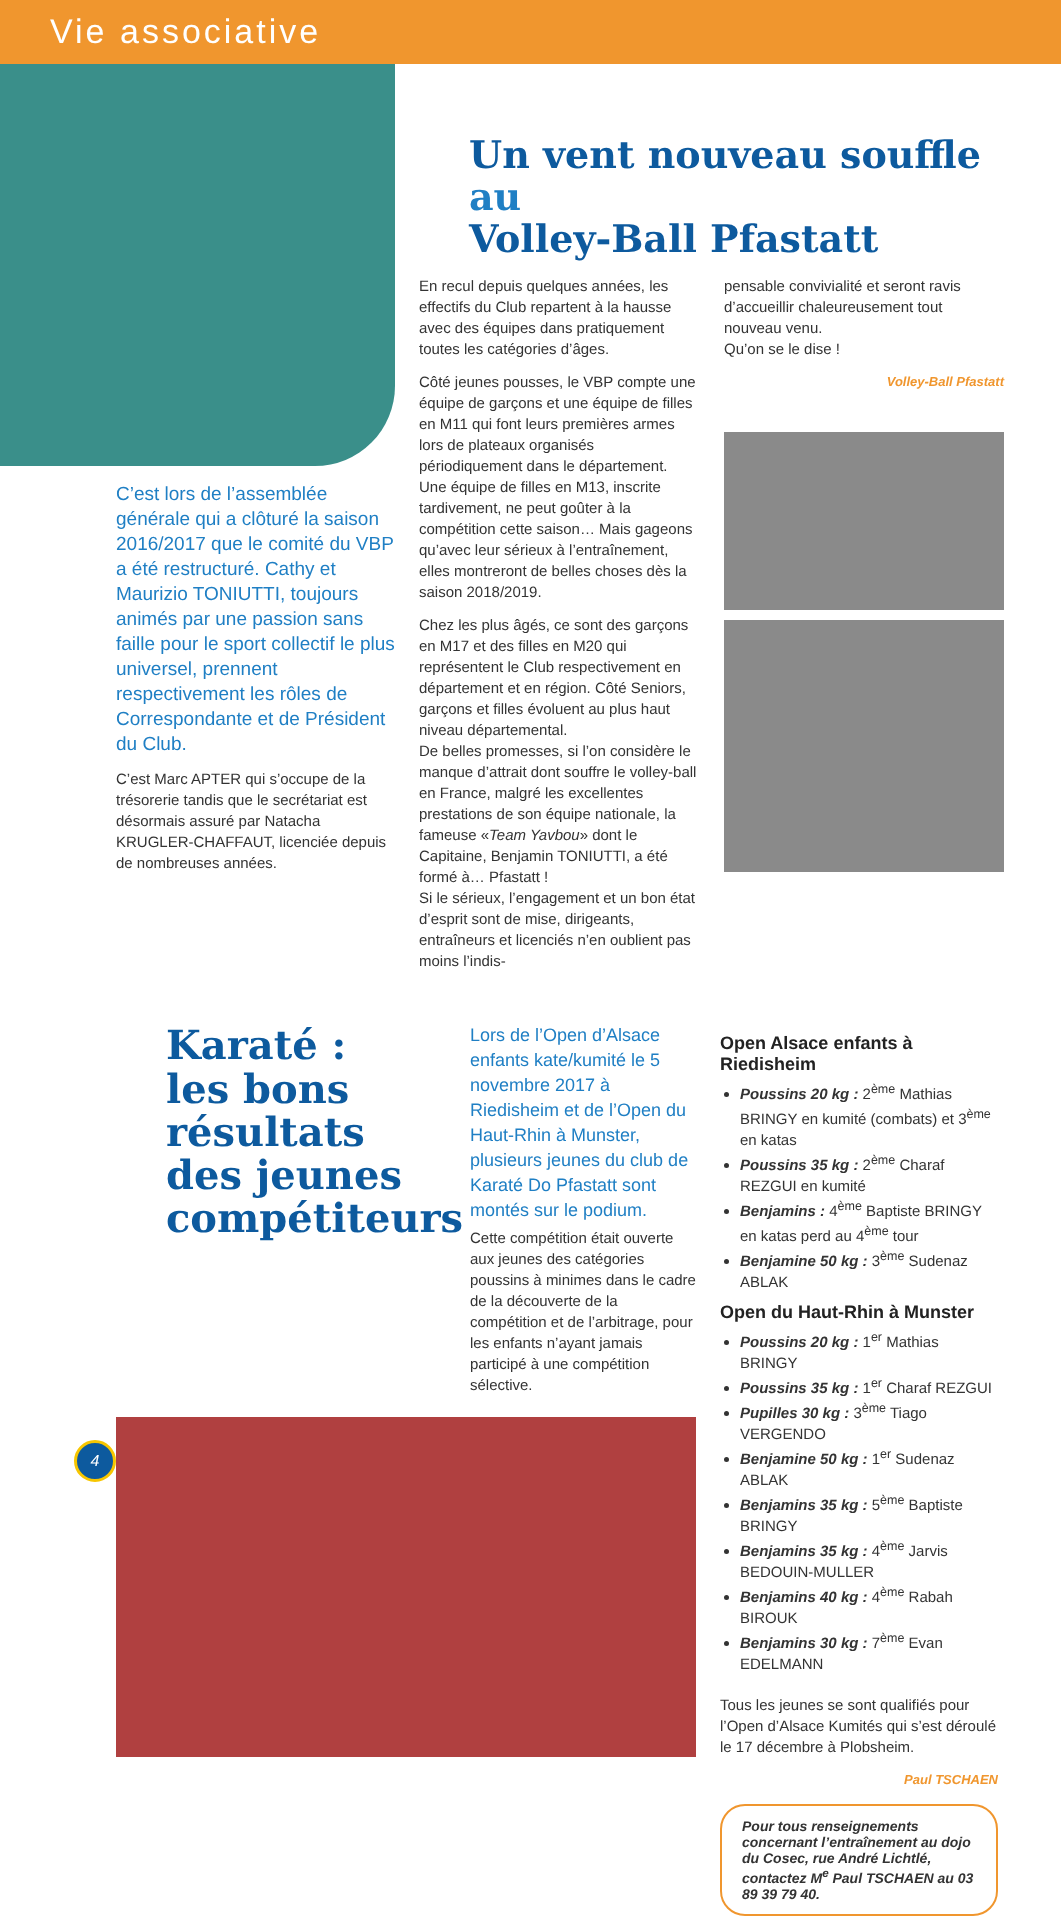Vie associative
C’est lors de l’assemblée générale qui a clôturé la saison 2016/2017 que le comité du VBP a été restructuré. Cathy et Maurizio TONIUTTI, toujours animés par une passion sans faille pour le sport collectif le plus universel, prennent respectivement les rôles de Correspondante et de Président du Club.
C’est Marc APTER qui s’occupe de la trésorerie tandis que le secrétariat est désormais assuré par Natacha KRUGLER-CHAFFAUT, licenciée depuis de nombreuses années.
Un vent nouveau souffle au
Volley-Ball Pfastatt
En recul depuis quelques années, les effectifs du Club repartent à la hausse avec des équipes dans pratiquement toutes les catégories d’âges.
Côté jeunes pousses, le VBP compte une équipe de garçons et une équipe de filles en M11 qui font leurs premières armes lors de plateaux organisés périodiquement dans le département. Une équipe de filles en M13, inscrite tardivement, ne peut goûter à la compétition cette saison… Mais gageons qu’avec leur sérieux à l’entraînement, elles montreront de belles choses dès la saison 2018/2019.
Chez les plus âgés, ce sont des garçons en M17 et des filles en M20 qui représentent le Club respectivement en département et en région. Côté Seniors, garçons et filles évoluent au plus haut niveau départemental.
De belles promesses, si l’on considère le manque d’attrait dont souffre le volley-ball en France, malgré les excellentes prestations de son équipe nationale, la fameuse «Team Yavbou» dont le Capitaine, Benjamin TONIUTTI, a été formé à… Pfastatt !
Si le sérieux, l’engagement et un bon état d’esprit sont de mise, dirigeants, entraîneurs et licenciés n’en oublient pas moins l’indis-
pensable convivialité et seront ravis d’accueillir chaleureusement tout nouveau venu.
Qu’on se le dise !
Volley-Ball Pfastatt
Karaté :
les bons résultats des jeunes compétiteurs
Lors de l’Open d’Alsace enfants kate/kumité le 5 novembre 2017 à Riedisheim et de l’Open du Haut-Rhin à Munster, plusieurs jeunes du club de Karaté Do Pfastatt sont montés sur le podium.
Cette compétition était ouverte aux jeunes des catégories poussins à minimes dans le cadre de la découverte de la compétition et de l’arbitrage, pour les enfants n’ayant jamais participé à une compétition sélective.
Open Alsace enfants à Riedisheim
Poussins 20 kg : 2<sup>ème</sup> Mathias BRINGY en kumité (combats) et 3<sup>ème</sup> en katas
Poussins 35 kg : 2<sup>ème</sup> Charaf REZGUI en kumité
Benjamins : 4<sup>ème</sup> Baptiste BRINGY en katas perd au 4<sup>ème</sup> tour
Benjamine 50 kg : 3<sup>ème</sup> Sudenaz ABLAK
Open du Haut-Rhin à Munster
Poussins 20 kg : 1<sup>er</sup> Mathias BRINGY
Poussins 35 kg : 1<sup>er</sup> Charaf REZGUI
Pupilles 30 kg : 3<sup>ème</sup> Tiago VERGENDO
Benjamine 50 kg : 1<sup>er</sup> Sudenaz ABLAK
Benjamins 35 kg : 5<sup>ème</sup> Baptiste BRINGY
Benjamins 35 kg : 4<sup>ème</sup> Jarvis BEDOUIN-MULLER
Benjamins 40 kg : 4<sup>ème</sup> Rabah BIROUK
Benjamins 30 kg : 7<sup>ème</sup> Evan EDELMANN
Tous les jeunes se sont qualifiés pour l’Open d’Alsace Kumités qui s’est déroulé le 17 décembre à Plobsheim.
Paul TSCHAEN
Pour tous renseignements concernant l’entraînement au dojo du Cosec, rue André Lichtlé, contactez M<sup>e</sup> Paul TSCHAEN au 03 89 39 79 40.
4